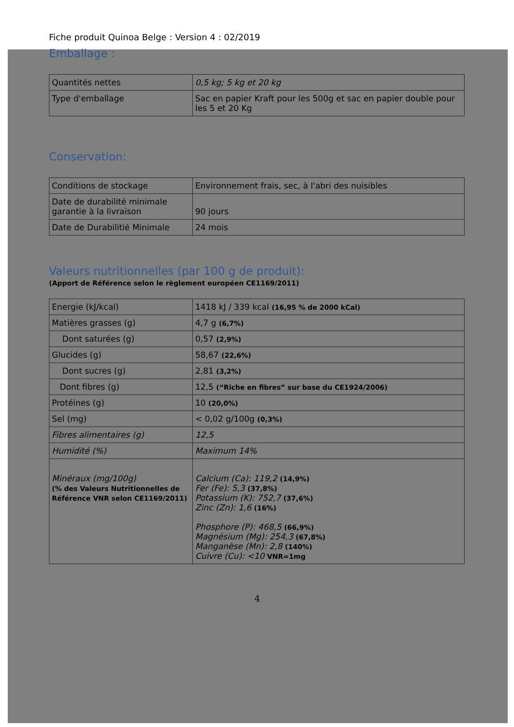Fiche produit Quinoa Belge : Version 4 : 02/2019
Emballage :
| Quantités nettes | 0,5 kg; 5 kg et 20 kg |
| Type d'emballage | Sac en papier Kraft pour les 500g et sac en papier double pour les 5 et 20 Kg |
Conservation:
| Conditions de stockage | Environnement frais, sec, à l'abri des nuisibles |
| Date de durabilité minimale garantie à la livraison | 90 jours |
| Date de Durabilitié Minimale | 24 mois |
Valeurs nutritionnelles (par 100 g de produit):
(Apport de Référence selon le règlement européen CE1169/2011)
| Energie (kJ/kcal) | 1418 kJ / 339 kcal (16,95 % de 2000 kCal) |
| Matières grasses (g) | 4,7 g (6,7%) |
| Dont saturées (g) | 0,57 (2,9%) |
| Glucides (g) | 58,67 (22,6%) |
| Dont sucres (g) | 2,81 (3,2%) |
| Dont fibres (g) | 12,5 (“Riche en fibres” sur base du CE1924/2006) |
| Protéines (g) | 10 (20,0%) |
| Sel (mg) | < 0,02 g/100g (0,3%) |
| Fibres alimentaires (g) | 12,5 |
| Humidité (%) | Maximum 14% |
| Minéraux (mg/100g) (% des Valeurs Nutritionnelles de Référence VNR selon CE1169/2011) | Calcium (Ca): 119,2 (14,9%) Fer (Fe): 5,3 (37,8%) Potassium (K): 752,7 (37,6%) Zinc (Zn): 1,6 (16%) Phosphore (P): 468,5 (66,9%) Magnésium (Mg): 254,3 (67,8%) Manganèse (Mn): 2,8 (140%) Cuivre (Cu): <10 VNR=1mg |
4